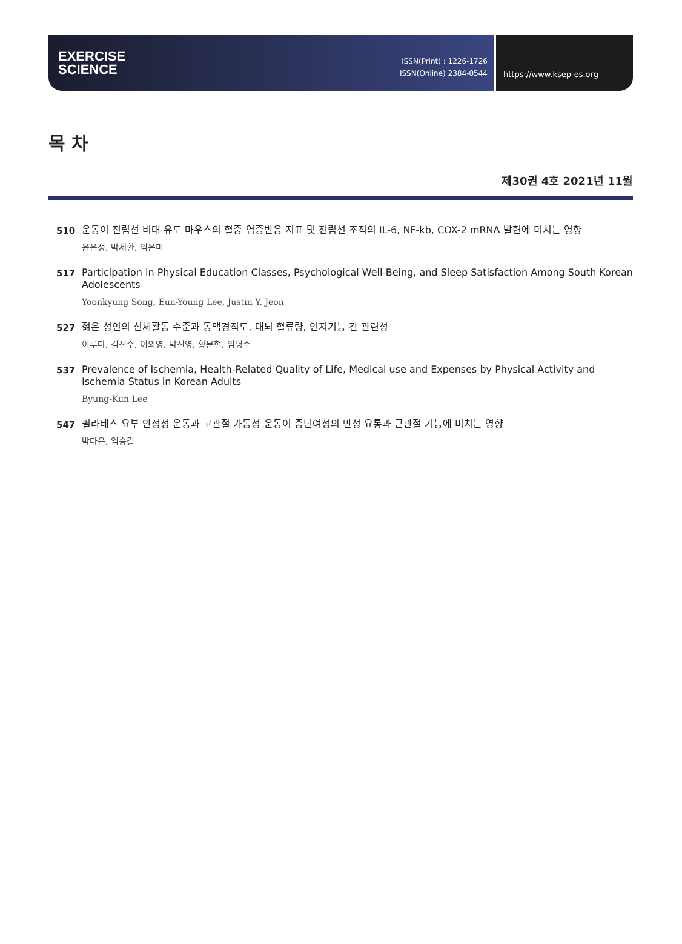EXERCISE
SCIENCE
ISSN(Print) : 1226-1726
ISSN(Online) 2384-0544
https://www.ksep-es.org
목 차
제30권 4호 2021년 11월
510
운동이 전립선 비대 유도 마우스의 혈중 염증반응 지표 및 전립선 조직의 IL-6, NF-kb, COX-2 mRNA 발현에 미치는 영향
윤은정, 박세환, 임은미
517
Participation in Physical Education Classes, Psychological Well-Being, and Sleep Satisfaction Among South Korean Adolescents
Yoonkyung Song, Eun-Young Lee, Justin Y. Jeon
527
젊은 성인의 신체활동 수준과 동맥경직도, 대뇌 혈류량, 인지기능 간 관련성
이루다, 김진수, 이의영, 박신영, 황문현, 임명주
537
Prevalence of Ischemia, Health-Related Quality of Life, Medical use and Expenses by Physical Activity and Ischemia Status in Korean Adults
Byung-Kun Lee
547
필라테스 요부 안정성 운동과 고관절 가동성 운동이 중년여성의 만성 요통과 근관절 기능에 미치는 영향
박다은, 임승길